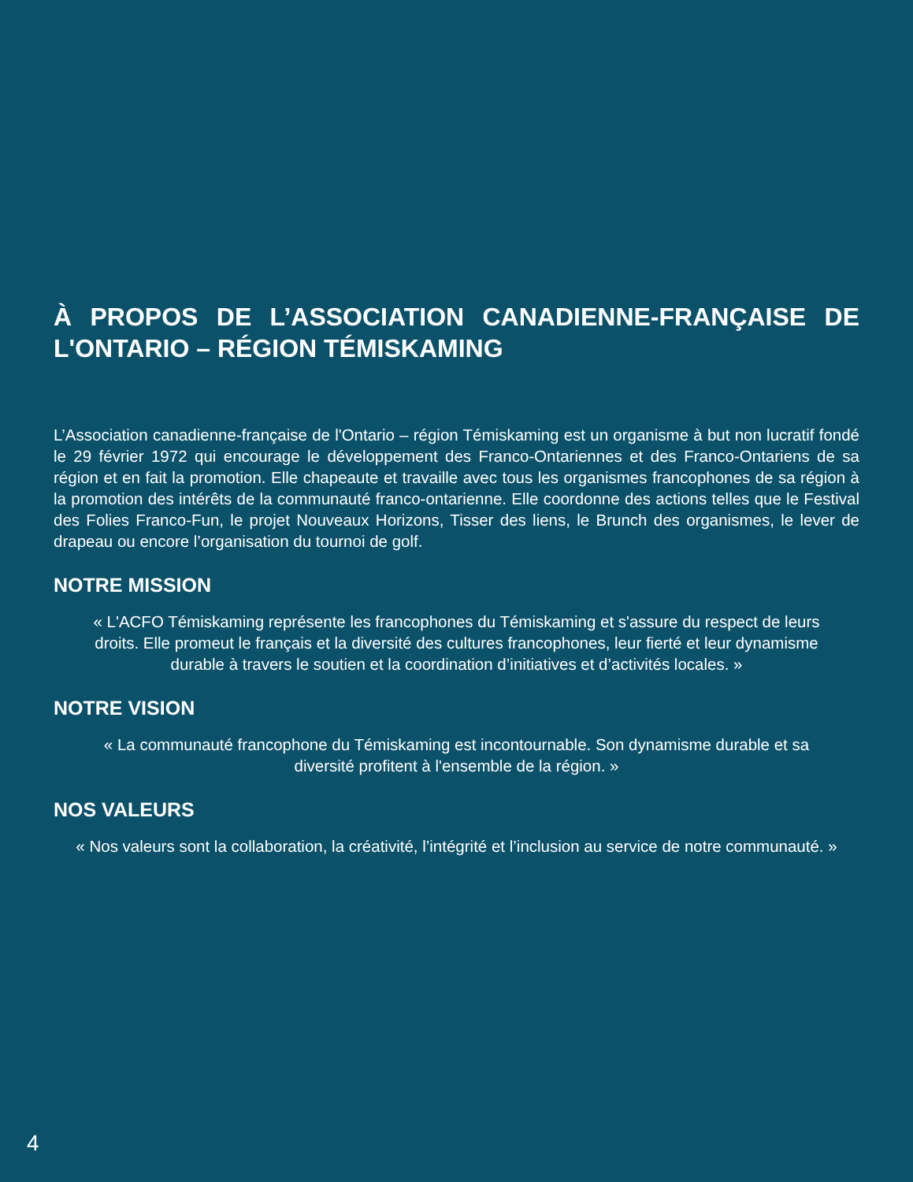À PROPOS DE L’ASSOCIATION CANADIENNE-FRANÇAISE DE L'ONTARIO – RÉGION TÉMISKAMING
L’Association canadienne-française de l'Ontario – région Témiskaming est un organisme à but non lucratif fondé le 29 février 1972 qui encourage le développement des Franco-Ontariennes et des Franco-Ontariens de sa région et en fait la promotion. Elle chapeaute et travaille avec tous les organismes francophones de sa région à la promotion des intérêts de la communauté franco-ontarienne. Elle coordonne des actions telles que le Festival des Folies Franco-Fun, le projet Nouveaux Horizons, Tisser des liens, le Brunch des organismes, le lever de drapeau ou encore l’organisation du tournoi de golf.
NOTRE MISSION
« L'ACFO Témiskaming représente les francophones du Témiskaming et s'assure du respect de leurs droits. Elle promeut le français et la diversité des cultures francophones, leur fierté et leur dynamisme durable à travers le soutien et la coordination d’initiatives et d’activités locales. »
NOTRE VISION
« La communauté francophone du Témiskaming est incontournable. Son dynamisme durable et sa diversité profitent à l'ensemble de la région. »
NOS VALEURS
« Nos valeurs sont la collaboration, la créativité, l’intégrité et l’inclusion au service de notre communauté. »
4